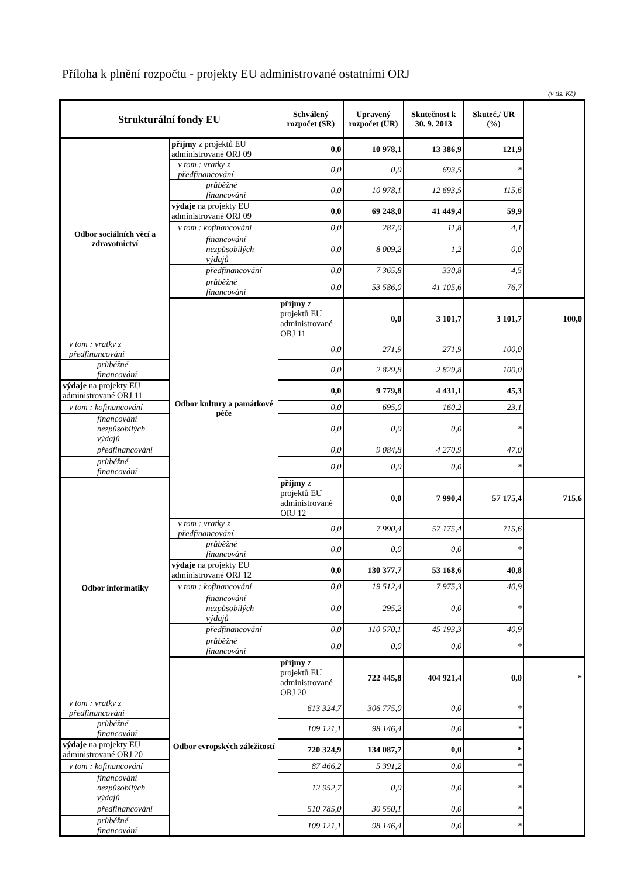Příloha k plnění rozpočtu - projekty EU administrované ostatními ORJ
(v tis. Kč)
| Strukturální fondy EU | | Schválený rozpočet (SR) | Upravený rozpočet (UR) | Skutečnost k 30. 9. 2013 | Skuteč./ UR (%) | |
| --- | --- | --- | --- | --- | --- | --- |
| Odbor sociálních věcí a zdravotnictví | příjmy z projektů EU administrované ORJ 09 | 0,0 | 10 978,1 | 13 386,9 | 121,9 | |
| | v tom : vratky z předfinancování | 0,0 | 0,0 | 693,5 | * | |
| | průběžné financování | 0,0 | 10 978,1 | 12 693,5 | 115,6 | |
| | výdaje na projekty EU administrované ORJ 09 | 0,0 | 69 248,0 | 41 449,4 | 59,9 | |
| | v tom : kofinancování | 0,0 | 287,0 | 11,8 | 4,1 | |
| | financování nezpůsobilých výdajů | 0,0 | 8 009,2 | 1,2 | 0,0 | |
| | předfinancování | 0,0 | 7 365,8 | 330,8 | 4,5 | |
| | průběžné financování | 0,0 | 53 586,0 | 41 105,6 | 76,7 | |
| | Odbor kultury a památkové péče | příjmy z projektů EU administrované ORJ 11 | 0,0 | 3 101,7 | 3 101,7 | 100,0 |
| v tom : vratky z předfinancování | | 0,0 | 271,9 | 271,9 | 100,0 | |
| průběžné financování | | 0,0 | 2 829,8 | 2 829,8 | 100,0 | |
| výdaje na projekty EU administrované ORJ 11 | | 0,0 | 9 779,8 | 4 431,1 | 45,3 | |
| v tom : kofinancování | | 0,0 | 695,0 | 160,2 | 23,1 | |
| financování nezpůsobilých výdajů | | 0,0 | 0,0 | 0,0 | * | |
| předfinancování | | 0,0 | 9 084,8 | 4 270,9 | 47,0 | |
| průběžné financování | | 0,0 | 0,0 | 0,0 | * | |
| Odbor informatiky | | příjmy z projektů EU administrované ORJ 12 | 0,0 | 7 990,4 | 57 175,4 | 715,6 |
| | v tom : vratky z předfinancování | 0,0 | 7 990,4 | 57 175,4 | 715,6 | |
| | průběžné financování | 0,0 | 0,0 | 0,0 | * | |
| | výdaje na projekty EU administrované ORJ 12 | 0,0 | 130 377,7 | 53 168,6 | 40,8 | |
| | v tom : kofinancování | 0,0 | 19 512,4 | 7 975,3 | 40,9 | |
| | financování nezpůsobilých výdajů | 0,0 | 295,2 | 0,0 | * | |
| | předfinancování | 0,0 | 110 570,1 | 45 193,3 | 40,9 | |
| | průběžné financování | 0,0 | 0,0 | 0,0 | * | |
| | Odbor evropských záležitostí | příjmy z projektů EU administrované ORJ 20 | 722 445,8 | 404 921,4 | 0,0 | * |
| v tom : vratky z předfinancování | | 613 324,7 | 306 775,0 | 0,0 | * | |
| průběžné financování | | 109 121,1 | 98 146,4 | 0,0 | * | |
| výdaje na projekty EU administrované ORJ 20 | | 720 324,9 | 134 087,7 | 0,0 | * | |
| v tom : kofinancování | | 87 466,2 | 5 391,2 | 0,0 | * | |
| financování nezpůsobilých výdajů | | 12 952,7 | 0,0 | 0,0 | * | |
| předfinancování | | 510 785,0 | 30 550,1 | 0,0 | * | |
| průběžné financování | | 109 121,1 | 98 146,4 | 0,0 | * | |